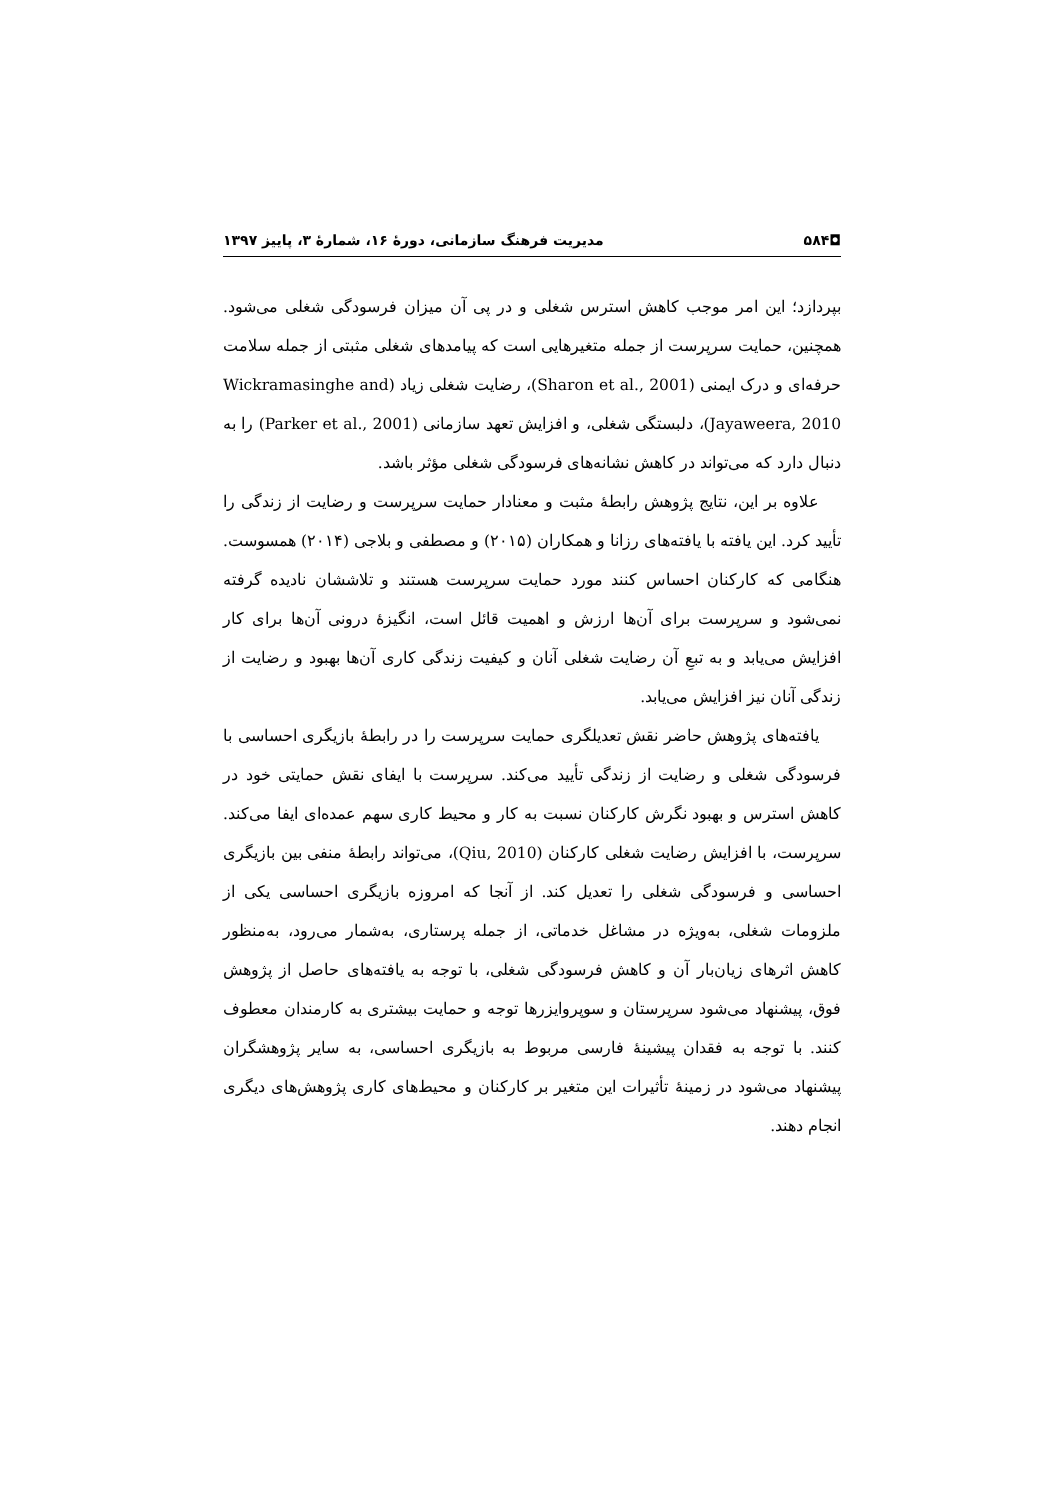◘۵۸۴ مدیریت فرهنگ سازمانی، دورهٔ ۱۶، شمارهٔ ۳، پاییز ۱۳۹۷
بپردازد؛ این امر موجب کاهش استرس شغلی و در پی آن میزان فرسودگی شغلی می‌شود. همچنین، حمایت سرپرست از جمله متغیرهایی است که پیامدهای شغلی مثبتی از جمله سلامت حرفه‌ای و درک ایمنی (Sharon et al., 2001)، رضایت شغلی زیاد (Wickramasinghe and Jayaweera, 2010)، دلبستگی شغلی، و افزایش تعهد سازمانی (Parker et al., 2001) را به دنبال دارد که می‌تواند در کاهش نشانه‌های فرسودگی شغلی مؤثر باشد.
علاوه بر این، نتایج پژوهش رابطهٔ مثبت و معنادار حمایت سرپرست و رضایت از زندگی را تأیید کرد. این یافته با یافته‌های رزانا و همکاران (۲۰۱۵) و مصطفی و بلاجی (۲۰۱۴) همسوست. هنگامی که کارکنان احساس کنند مورد حمایت سرپرست هستند و تلاششان نادیده گرفته نمی‌شود و سرپرست برای آن‌ها ارزش و اهمیت قائل است، انگیزهٔ درونی آن‌ها برای کار افزایش می‌یابد و به تبعِ آن رضایت شغلی آنان و کیفیت زندگی کاری آن‌ها بهبود و رضایت از زندگی آنان نیز افزایش می‌یابد.
یافته‌های پژوهش حاضر نقش تعدیلگری حمایت سرپرست را در رابطهٔ بازیگری احساسی با فرسودگی شغلی و رضایت از زندگی تأیید می‌کند. سرپرست با ایفای نقش حمایتی خود در کاهش استرس و بهبود نگرش کارکنان نسبت به کار و محیط کاری سهم عمده‌ای ایفا می‌کند. سرپرست، با افزایش رضایت شغلی کارکنان (Qiu, 2010)، می‌تواند رابطهٔ منفی بین بازیگری احساسی و فرسودگی شغلی را تعدیل کند. از آنجا که امروزه بازیگری احساسی یکی از ملزومات شغلی، به‌ویژه در مشاغل خدماتی، از جمله پرستاری، به‌شمار می‌رود، به‌منظور کاهش اثرهای زیان‌بار آن و کاهش فرسودگی شغلی، با توجه به یافته‌های حاصل از پژوهش فوق، پیشنهاد می‌شود سرپرستان و سوپروایزرها توجه و حمایت بیشتری به کارمندان معطوف کنند. با توجه به فقدان پیشینهٔ فارسی مربوط به بازیگری احساسی، به سایر پژوهشگران پیشنهاد می‌شود در زمینهٔ تأثیرات این متغیر بر کارکنان و محیط‌های کاری پژوهش‌های دیگری انجام دهند.